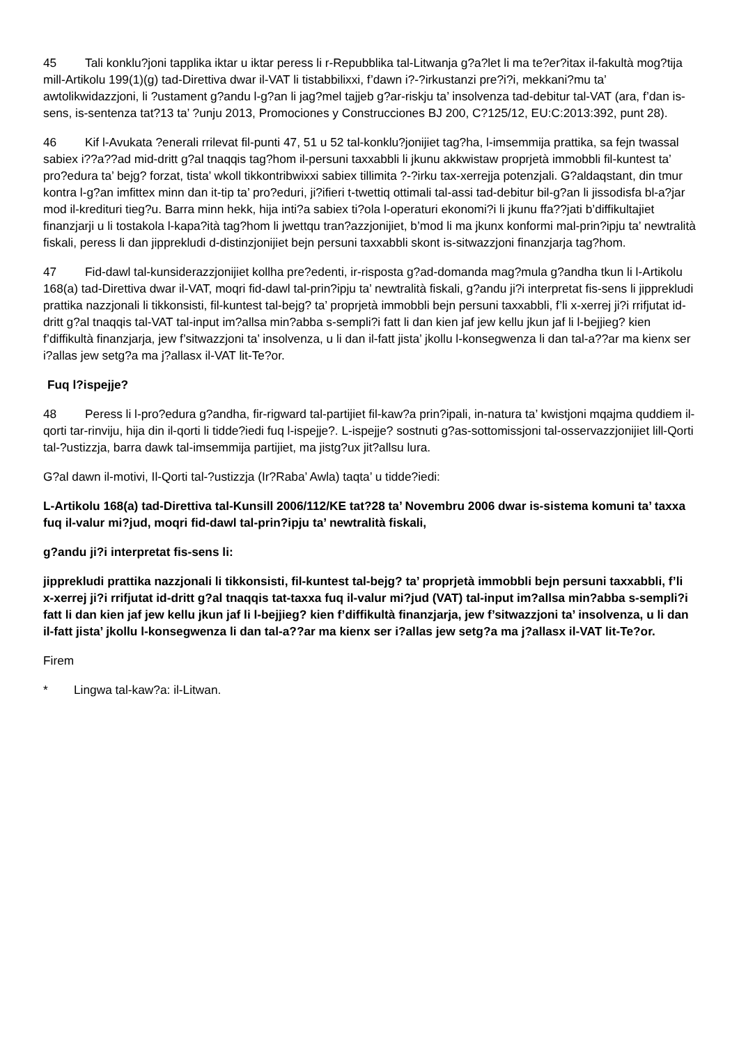45 Tali konklu?joni tapplika iktar u iktar peress li r-Repubblika tal-Litwanja g?a?let li ma te?er?itax il-fakultà mog?tija mill-Artikolu 199(1)(g) tad-Direttiva dwar il-VAT li tistabbilixxi, f’dawn i?-?irkustanzi pre?i?i, mekkani?mu ta’ awtolikwidazzjoni, li ?ustament g?andu l-g?an li jag?mel tajjeb g?ar-riskju ta’ insolvenza tad-debitur tal-VAT (ara, f’dan is-sens, is-sentenza tat?13 ta’ ?unju 2013, Promociones y Construcciones BJ 200, C?125/12, EU:C:2013:392, punt 28).
46 Kif l-Avukata ?enerali rrilevat fil-punti 47, 51 u 52 tal-konklu?jonijiet tag?ha, l-imsemmija prattika, sa fejn twassal sabiex i??a??ad mid-dritt g?al tnaqqis tag?hom il-persuni taxxabbli li jkunu akkwistaw proprjetà immobbli fil-kuntest ta’ pro?edura ta’ bejg? forzat, tista’ wkoll tikkontribwixxi sabiex tillimita ?-?irku tax-xerrejja potenzjali. G?aldaqstant, din tmur kontra l-g?an imfittex minn dan it-tip ta’ pro?eduri, ji?ifieri t-twettiq ottimali tal-assi tad-debitur bil-g?an li jissodisfa bl-a?jar mod il-kredituri tieg?u. Barra minn hekk, hija inti?a sabiex ti?ola l-operaturi ekonomi?i li jkunu ffa??jati b’diffikultajiet finanzjarji u li tostakola l-kapa?ità tag?hom li jwettqu tran?azzjonijiet, b’mod li ma jkunx konformi mal-prin?ipju ta’ newtralità fiskali, peress li dan jipprekludi d-distinzjonijiet bejn persuni taxxabbli skont is-sitwazzjoni finanzjarja tag?hom.
47 Fid-dawl tal-kunsiderazzjonijiet kollha pre?edenti, ir-risposta g?ad-domanda mag?mula g?andha tkun li l-Artikolu 168(a) tad-Direttiva dwar il-VAT, moqri fid-dawl tal-prin?ipju ta’ newtralità fiskali, g?andu ji?i interpretat fis-sens li jipprekludi prattika nazzjonali li tikkonsisti, fil-kuntest tal-bejg? ta’ proprjetà immobbli bejn persuni taxxabbli, f’li x-xerrej ji?i rrifjutat id-dritt g?al tnaqqis tal-VAT tal-input im?allsa min?abba s-sempli?i fatt li dan kien jaf jew kellu jkun jaf li l-bejjieg? kien f’diffikultà finanzjarja, jew f’sitwazzjoni ta’ insolvenza, u li dan il-fatt jista’ jkollu l-konsegwenza li dan tal-a??ar ma kienx ser i?allas jew setg?a ma j?allasx il-VAT lit-Te?or.
Fuq l?ispejje?
48 Peress li l-pro?edura g?andha, fir-rigward tal-partijiet fil-kaw?a prin?ipali, in-natura ta’ kwistjoni mqajma quddiem il-qorti tar-rinviju, hija din il-qorti li tidde?iedi fuq l-ispejje?. L-ispejje? sostnuti g?as-sottomissjoni tal-osservazzjonijiet lill-Qorti tal-?ustizzja, barra dawk tal-imsemmija partijiet, ma jistg?ux jit?allsu lura.
G?al dawn il-motivi, Il-Qorti tal-?ustizzja (Ir?Raba’ Awla) taqta’ u tidde?iedi:
L-Artikolu 168(a) tad-Direttiva tal-Kunsill 2006/112/KE tat?28 ta’ Novembru 2006 dwar is-sistema komuni ta’ taxxa fuq il-valur mi?jud, moqri fid-dawl tal-prin?ipju ta’ newtralità fiskali,
g?andu ji?i interpretat fis-sens li:
jipprekludi prattika nazzjonali li tikkonsisti, fil-kuntest tal-bejg? ta’ proprjetà immobbli bejn persuni taxxabbli, f’li x-xerrej ji?i rrifjutat id-dritt g?al tnaqqis tat-taxxa fuq il-valur mi?jud (VAT) tal-input im?allsa min?abba s-sempli?i fatt li dan kien jaf jew kellu jkun jaf li l-bejjieg? kien f’diffikultà finanzjarja, jew f’sitwazzjoni ta’ insolvenza, u li dan il-fatt jista’ jkollu l-konsegwenza li dan tal-a??ar ma kienx ser i?allas jew setg?a ma j?allasx il-VAT lit-Te?or.
Firem
* Lingwa tal-kaw?a: il-Litwan.